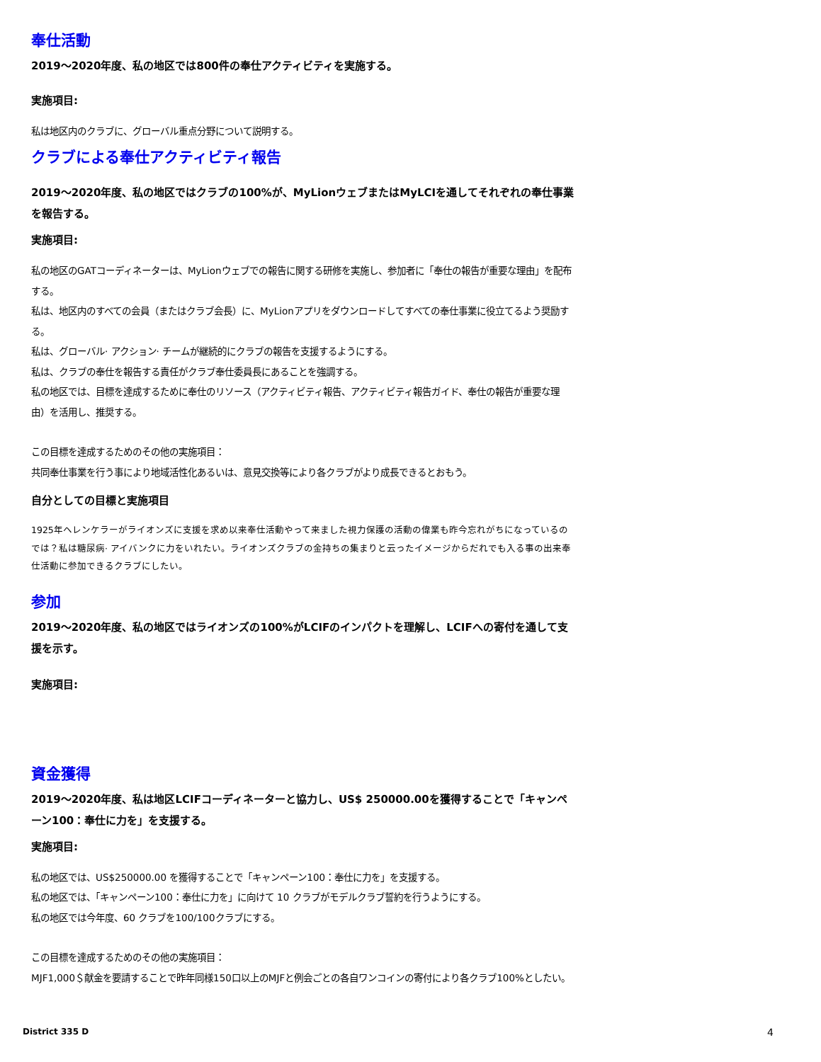奉仕活動
2019～2020年度、私の地区では800件の奉仕アクティビティを実施する。
実施項目:
私は地区内のクラブに、グローバル重点分野について説明する。
クラブによる奉仕アクティビティ報告
2019～2020年度、私の地区ではクラブの100%が、MyLionウェブまたはMyLCIを通してそれぞれの奉仕事業を報告する。
実施項目:
私の地区のGATコーディネーターは、MyLionウェブでの報告に関する研修を実施し、参加者に「奉仕の報告が重要な理由」を配布する。
私は、地区内のすべての会員（またはクラブ会長）に、MyLionアプリをダウンロードしてすべての奉仕事業に役立てるよう奨励する。
私は、グローバル· アクション· チームが継続的にクラブの報告を支援するようにする。
私は、クラブの奉仕を報告する責任がクラブ奉仕委員長にあることを強調する。
私の地区では、目標を達成するために奉仕のリソース（アクティビティ報告、アクティビティ報告ガイド、奉仕の報告が重要な理由）を活用し、推奨する。
この目標を達成するためのその他の実施項目：
共同奉仕事業を行う事により地域活性化あるいは、意見交換等により各クラブがより成長できるとおもう。
自分としての目標と実施項目
1925年ヘレンケラーがライオンズに支援を求め以来奉仕活動やって来ました視力保護の活動の偉業も昨今忘れがちになっているのでは？私は糖尿病· アイバンクに力をいれたい。ライオンズクラブの金持ちの集まりと云ったイメージからだれでも入る事の出来奉仕活動に参加できるクラブにしたい。
参加
2019～2020年度、私の地区ではライオンズの100%がLCIFのインパクトを理解し、LCIFへの寄付を通して支援を示す。
実施項目:
資金獲得
2019～2020年度、私は地区LCIFコーディネーターと協力し、US$ 250000.00を獲得することで「キャンペーン100：奉仕に力を」を支援する。
実施項目:
私の地区では、US$250000.00 を獲得することで「キャンペーン100：奉仕に力を」を支援する。
私の地区では、「キャンペーン100：奉仕に力を」に向けて 10 クラブがモデルクラブ誓約を行うようにする。
私の地区では今年度、60 クラブを100/100クラブにする。
この目標を達成するためのその他の実施項目：
MJF1,000＄献金を要請することで昨年同様150口以上のMJFと例会ごとの各自ワンコインの寄付により各クラブ100%としたい。
District 335 D 4